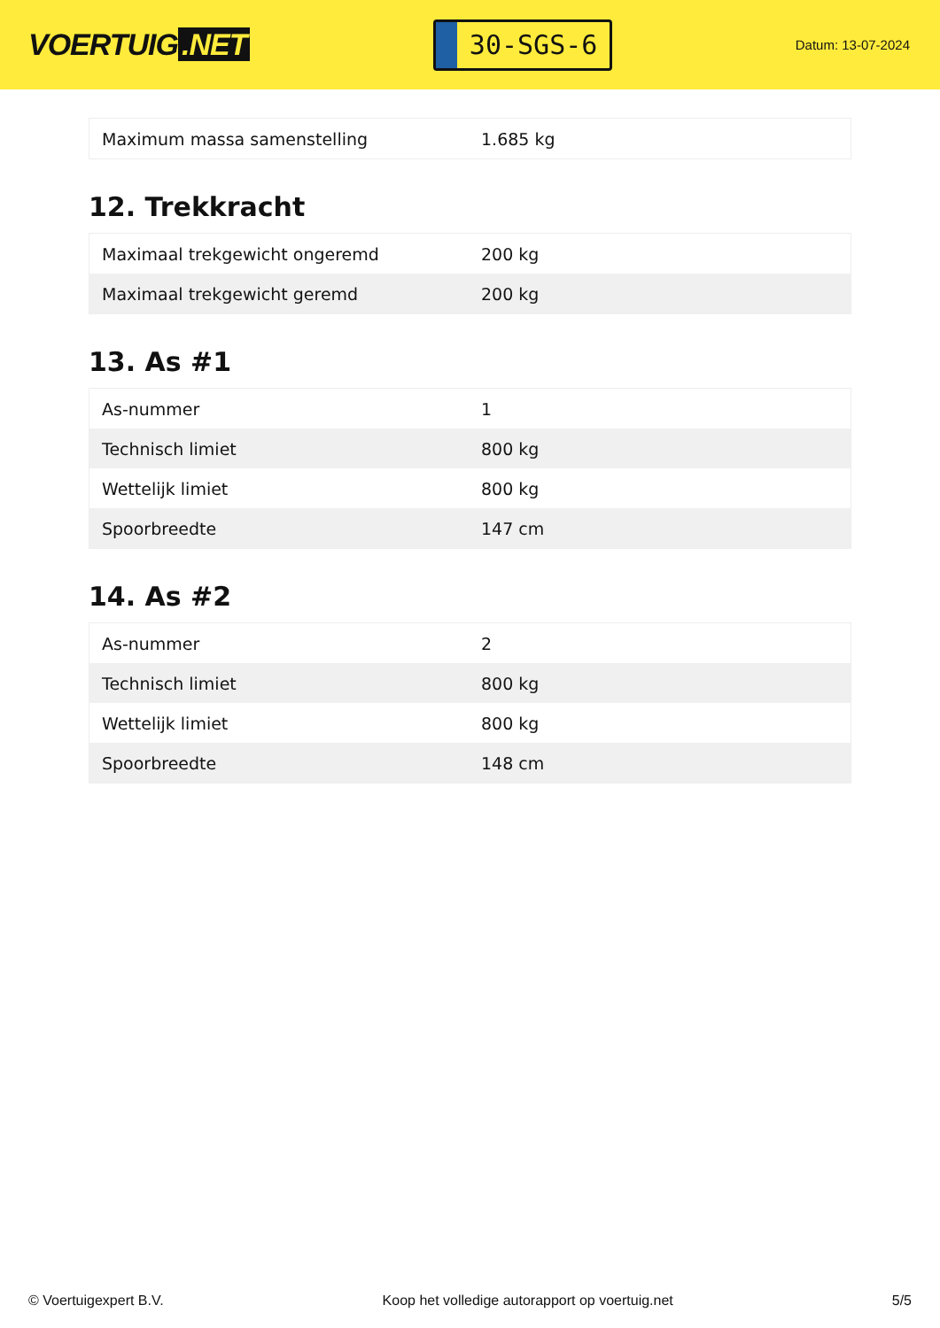VOERTUIG.NET
30-SGS-6
Datum: 13-07-2024
| Maximum massa samenstelling | 1.685 kg |
12. Trekkracht
| Maximaal trekgewicht ongeremd | 200 kg |
| Maximaal trekgewicht geremd | 200 kg |
13. As #1
| As-nummer | 1 |
| Technisch limiet | 800 kg |
| Wettelijk limiet | 800 kg |
| Spoorbreedte | 147 cm |
14. As #2
| As-nummer | 2 |
| Technisch limiet | 800 kg |
| Wettelijk limiet | 800 kg |
| Spoorbreedte | 148 cm |
© Voertuigexpert B.V. Koop het volledige autorapport op voertuig.net 5/5